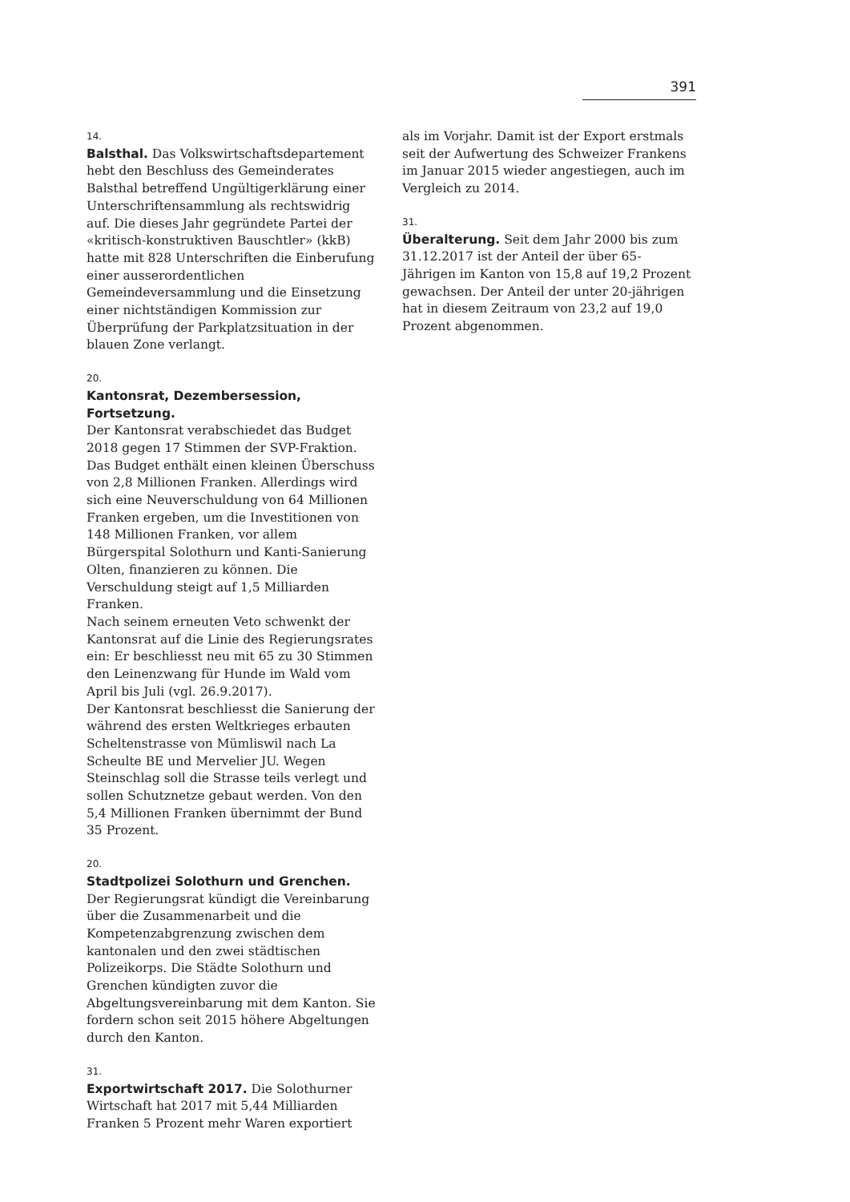391
14.
Balsthal. Das Volkswirtschaftsdepartement hebt den Beschluss des Gemeinderates Balsthal betreffend Ungültigerklärung einer Unterschriftensammlung als rechtswidrig auf. Die dieses Jahr gegründete Partei der «kritisch-konstruktiven Bauschtler» (kkB) hatte mit 828 Unterschriften die Einberufung einer ausserordentlichen Gemeindeversammlung und die Einsetzung einer nichtständigen Kommission zur Überprüfung der Parkplatzsituation in der blauen Zone verlangt.
20.
Kantonsrat, Dezembersession, Fortsetzung.
Der Kantonsrat verabschiedet das Budget 2018 gegen 17 Stimmen der SVP-Fraktion. Das Budget enthält einen kleinen Überschuss von 2,8 Millionen Franken. Allerdings wird sich eine Neuverschuldung von 64 Millionen Franken ergeben, um die Investitionen von 148 Millionen Franken, vor allem Bürgerspital Solothurn und Kanti-Sanierung Olten, finanzieren zu können. Die Verschuldung steigt auf 1,5 Milliarden Franken.
Nach seinem erneuten Veto schwenkt der Kantonsrat auf die Linie des Regierungsrates ein: Er beschliesst neu mit 65 zu 30 Stimmen den Leinenzwang für Hunde im Wald vom April bis Juli (vgl. 26.9.2017).
Der Kantonsrat beschliesst die Sanierung der während des ersten Weltkrieges erbauten Scheltenstrasse von Mümliswil nach La Scheulte BE und Mervelier JU. Wegen Steinschlag soll die Strasse teils verlegt und sollen Schutznetze gebaut werden. Von den 5,4 Millionen Franken übernimmt der Bund 35 Prozent.
20.
Stadtpolizei Solothurn und Grenchen. Der Regierungsrat kündigt die Vereinbarung über die Zusammenarbeit und die Kompetenzabgrenzung zwischen dem kantonalen und den zwei städtischen Polizeikorps. Die Städte Solothurn und Grenchen kündigten zuvor die Abgeltungsvereinbarung mit dem Kanton. Sie fordern schon seit 2015 höhere Abgeltungen durch den Kanton.
31.
Exportwirtschaft 2017. Die Solothurner Wirtschaft hat 2017 mit 5,44 Milliarden Franken 5 Prozent mehr Waren exportiert
als im Vorjahr. Damit ist der Export erstmals seit der Aufwertung des Schweizer Frankens im Januar 2015 wieder angestiegen, auch im Vergleich zu 2014.
31.
Überalterung. Seit dem Jahr 2000 bis zum 31.12.2017 ist der Anteil der über 65-Jährigen im Kanton von 15,8 auf 19,2 Prozent gewachsen. Der Anteil der unter 20-jährigen hat in diesem Zeitraum von 23,2 auf 19,0 Prozent abgenommen.